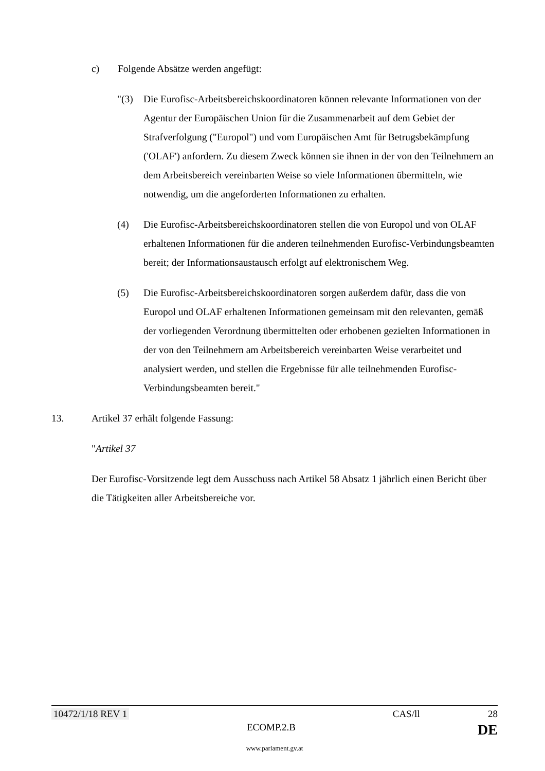c) Folgende Absätze werden angefügt:
"(3) Die Eurofisc-Arbeitsbereichskoordinatoren können relevante Informationen von der Agentur der Europäischen Union für die Zusammenarbeit auf dem Gebiet der Strafverfolgung ("Europol") und vom Europäischen Amt für Betrugsbekämpfung ('OLAF') anfordern. Zu diesem Zweck können sie ihnen in der von den Teilnehmern an dem Arbeitsbereich vereinbarten Weise so viele Informationen übermitteln, wie notwendig, um die angeforderten Informationen zu erhalten.
(4) Die Eurofisc-Arbeitsbereichskoordinatoren stellen die von Europol und von OLAF erhaltenen Informationen für die anderen teilnehmenden Eurofisc-Verbindungsbeamten bereit; der Informationsaustausch erfolgt auf elektronischem Weg.
(5) Die Eurofisc-Arbeitsbereichskoordinatoren sorgen außerdem dafür, dass die von Europol und OLAF erhaltenen Informationen gemeinsam mit den relevanten, gemäß der vorliegenden Verordnung übermittelten oder erhobenen gezielten Informationen in der von den Teilnehmern am Arbeitsbereich vereinbarten Weise verarbeitet und analysiert werden, und stellen die Ergebnisse für alle teilnehmenden Eurofisc-Verbindungsbeamten bereit."
13. Artikel 37 erhält folgende Fassung:
"Artikel 37
Der Eurofisc-Vorsitzende legt dem Ausschuss nach Artikel 58 Absatz 1 jährlich einen Bericht über die Tätigkeiten aller Arbeitsbereiche vor.
10472/1/18 REV 1 CAS/ll 28
ECOMP.2.B DE
www.parlament.gv.at